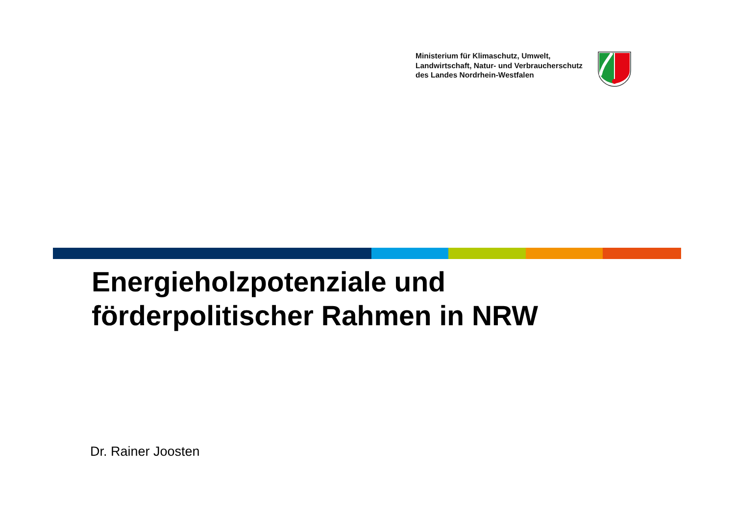Ministerium für Klimaschutz, Umwelt,
Landwirtschaft, Natur- und Verbraucherschutz
des Landes Nordrhein-Westfalen
Energieholzpotenziale und
förderpolitischer Rahmen in NRW
Dr. Rainer Joosten